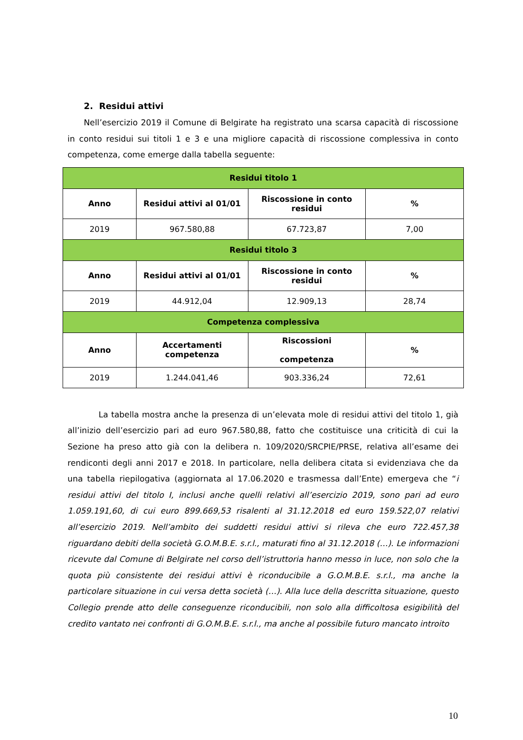2. Residui attivi
Nell’esercizio 2019 il Comune di Belgirate ha registrato una scarsa capacità di riscossione in conto residui sui titoli 1 e 3 e una migliore capacità di riscossione complessiva in conto competenza, come emerge dalla tabella seguente:
| Residui titolo 1 | | | |
| --- | --- | --- | --- |
| Anno | Residui attivi al 01/01 | Riscossione in conto residui | % |
| 2019 | 967.580,88 | 67.723,87 | 7,00 |
| Residui titolo 3 | | | |
| Anno | Residui attivi al 01/01 | Riscossione in conto residui | % |
| 2019 | 44.912,04 | 12.909,13 | 28,74 |
| Competenza complessiva | | | |
| Anno | Accertamenti competenza | Riscossioni competenza | % |
| 2019 | 1.244.041,46 | 903.336,24 | 72,61 |
La tabella mostra anche la presenza di un’elevata mole di residui attivi del titolo 1, già all’inizio dell’esercizio pari ad euro 967.580,88, fatto che costituisce una criticità di cui la Sezione ha preso atto già con la delibera n. 109/2020/SRCPIE/PRSE, relativa all’esame dei rendiconti degli anni 2017 e 2018. In particolare, nella delibera citata si evidenziava che da una tabella riepilogativa (aggiornata al 17.06.2020 e trasmessa dall’Ente) emergeva che “i residui attivi del titolo I, inclusi anche quelli relativi all’esercizio 2019, sono pari ad euro 1.059.191,60, di cui euro 899.669,53 risalenti al 31.12.2018 ed euro 159.522,07 relativi all’esercizio 2019. Nell’ambito dei suddetti residui attivi si rileva che euro 722.457,38 riguardano debiti della società G.O.M.B.E. s.r.l., maturati fino al 31.12.2018 (…). Le informazioni ricevute dal Comune di Belgirate nel corso dell’istruttoria hanno messo in luce, non solo che la quota più consistente dei residui attivi è riconducibile a G.O.M.B.E. s.r.l., ma anche la particolare situazione in cui versa detta società (…). Alla luce della descritta situazione, questo Collegio prende atto delle conseguenze riconducibili, non solo alla difficoltosa esigibilità del credito vantato nei confronti di G.O.M.B.E. s.r.l., ma anche al possibile futuro mancato introito
10